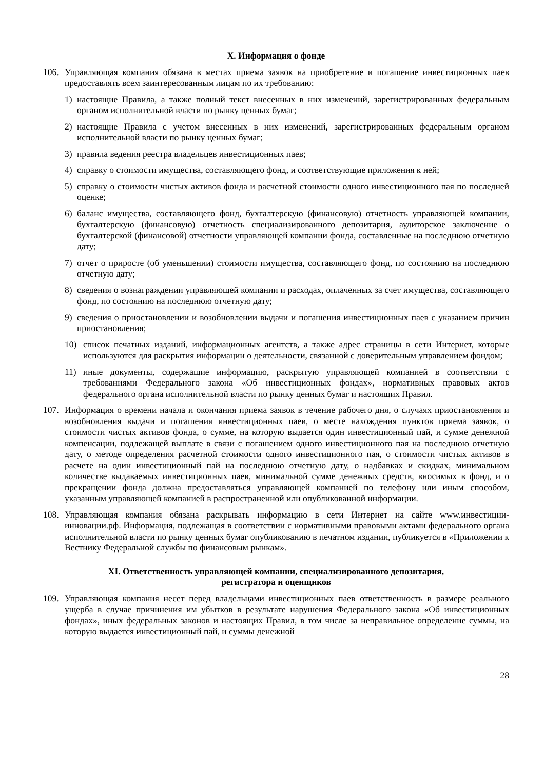X. Информация о фонде
106. Управляющая компания обязана в местах приема заявок на приобретение и погашение инвестиционных паев предоставлять всем заинтересованным лицам по их требованию:
1) настоящие Правила, а также полный текст внесенных в них изменений, зарегистрированных федеральным органом исполнительной власти по рынку ценных бумаг;
2) настоящие Правила с учетом внесенных в них изменений, зарегистрированных федеральным органом исполнительной власти по рынку ценных бумаг;
3) правила ведения реестра владельцев инвестиционных паев;
4) справку о стоимости имущества, составляющего фонд, и соответствующие приложения к ней;
5) справку о стоимости чистых активов фонда и расчетной стоимости одного инвестиционного пая по последней оценке;
6) баланс имущества, составляющего фонд, бухгалтерскую (финансовую) отчетность управляющей компании, бухгалтерскую (финансовую) отчетность специализированного депозитария, аудиторское заключение о бухгалтерской (финансовой) отчетности управляющей компании фонда, составленные на последнюю отчетную дату;
7) отчет о приросте (об уменьшении) стоимости имущества, составляющего фонд, по состоянию на последнюю отчетную дату;
8) сведения о вознаграждении управляющей компании и расходах, оплаченных за счет имущества, составляющего фонд, по состоянию на последнюю отчетную дату;
9) сведения о приостановлении и возобновлении выдачи и погашения инвестиционных паев с указанием причин приостановления;
10) список печатных изданий, информационных агентств, а также адрес страницы в сети Интернет, которые используются для раскрытия информации о деятельности, связанной с доверительным управлением фондом;
11) иные документы, содержащие информацию, раскрытую управляющей компанией в соответствии с требованиями Федерального закона «Об инвестиционных фондах», нормативных правовых актов федерального органа исполнительной власти по рынку ценных бумаг и настоящих Правил.
107. Информация о времени начала и окончания приема заявок в течение рабочего дня, о случаях приостановления и возобновления выдачи и погашения инвестиционных паев, о месте нахождения пунктов приема заявок, о стоимости чистых активов фонда, о сумме, на которую выдается один инвестиционный пай, и сумме денежной компенсации, подлежащей выплате в связи с погашением одного инвестиционного пая на последнюю отчетную дату, о методе определения расчетной стоимости одного инвестиционного пая, о стоимости чистых активов в расчете на один инвестиционный пай на последнюю отчетную дату, о надбавках и скидках, минимальном количестве выдаваемых инвестиционных паев, минимальной сумме денежных средств, вносимых в фонд, и о прекращении фонда должна предоставляться управляющей компанией по телефону или иным способом, указанным управляющей компанией в распространенной или опубликованной информации.
108. Управляющая компания обязана раскрывать информацию в сети Интернет на сайте www.инвестиции-инновации.рф. Информация, подлежащая в соответствии с нормативными правовыми актами федерального органа исполнительной власти по рынку ценных бумаг опубликованию в печатном издании, публикуется в «Приложении к Вестнику Федеральной службы по финансовым рынкам».
XI. Ответственность управляющей компании, специализированного депозитария,
регистратора и оценщиков
109. Управляющая компания несет перед владельцами инвестиционных паев ответственность в размере реального ущерба в случае причинения им убытков в результате нарушения Федерального закона «Об инвестиционных фондах», иных федеральных законов и настоящих Правил, в том числе за неправильное определение суммы, на которую выдается инвестиционный пай, и суммы денежной
28